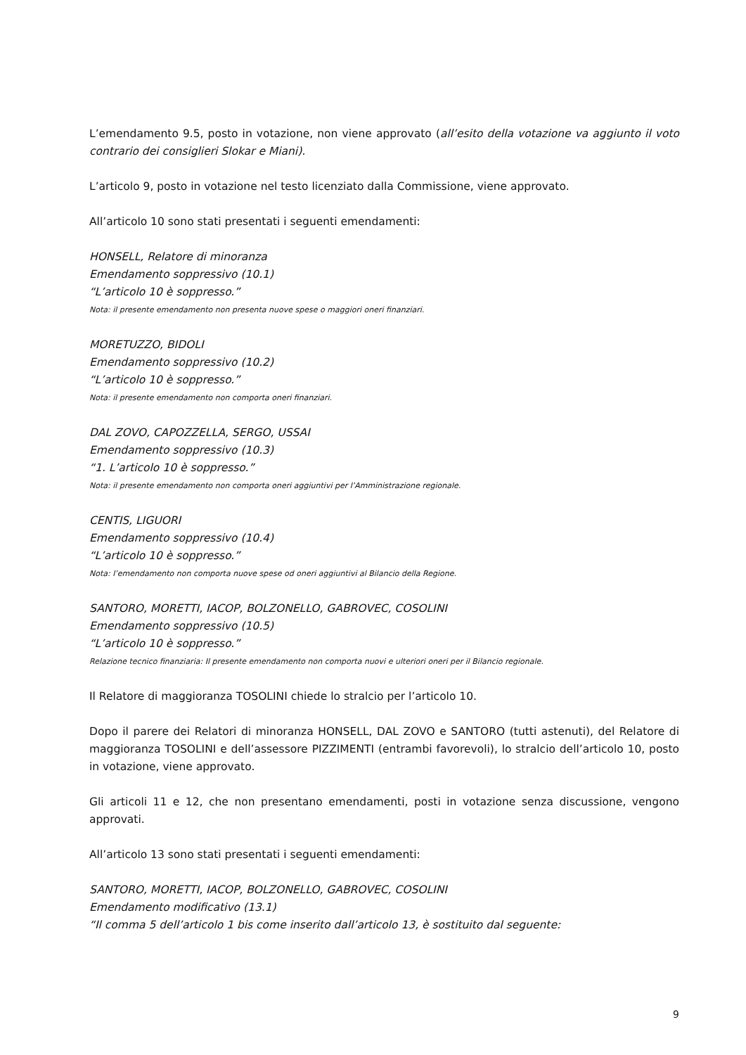L’emendamento 9.5, posto in votazione, non viene approvato (all’esito della votazione va aggiunto il voto contrario dei consiglieri Slokar e Miani).
L’articolo 9, posto in votazione nel testo licenziato dalla Commissione, viene approvato.
All’articolo 10 sono stati presentati i seguenti emendamenti:
HONSELL, Relatore di minoranza
Emendamento soppressivo (10.1)
“L’articolo 10 è soppresso.”
Nota: il presente emendamento non presenta nuove spese o maggiori oneri finanziari.
MORETUZZO, BIDOLI
Emendamento soppressivo (10.2)
“L’articolo 10 è soppresso.”
Nota: il presente emendamento non comporta oneri finanziari.
DAL ZOVO, CAPOZZELLA, SERGO, USSAI
Emendamento soppressivo (10.3)
“1. L’articolo 10 è soppresso.”
Nota: il presente emendamento non comporta oneri aggiuntivi per l’Amministrazione regionale.
CENTIS, LIGUORI
Emendamento soppressivo (10.4)
“L’articolo 10 è soppresso.”
Nota: l’emendamento non comporta nuove spese od oneri aggiuntivi al Bilancio della Regione.
SANTORO, MORETTI, IACOP, BOLZONELLO, GABROVEC, COSOLINI
Emendamento soppressivo (10.5)
“L’articolo 10 è soppresso.”
Relazione tecnico finanziaria: Il presente emendamento non comporta nuovi e ulteriori oneri per il Bilancio regionale.
Il Relatore di maggioranza TOSOLINI chiede lo stralcio per l’articolo 10.
Dopo il parere dei Relatori di minoranza HONSELL, DAL ZOVO e SANTORO (tutti astenuti), del Relatore di maggioranza TOSOLINI e dell’assessore PIZZIMENTI (entrambi favorevoli), lo stralcio dell’articolo 10, posto in votazione, viene approvato.
Gli articoli 11 e 12, che non presentano emendamenti, posti in votazione senza discussione, vengono approvati.
All’articolo 13 sono stati presentati i seguenti emendamenti:
SANTORO, MORETTI, IACOP, BOLZONELLO, GABROVEC, COSOLINI
Emendamento modificativo (13.1)
“Il comma 5 dell’articolo 1 bis come inserito dall’articolo 13, è sostituito dal seguente:
9